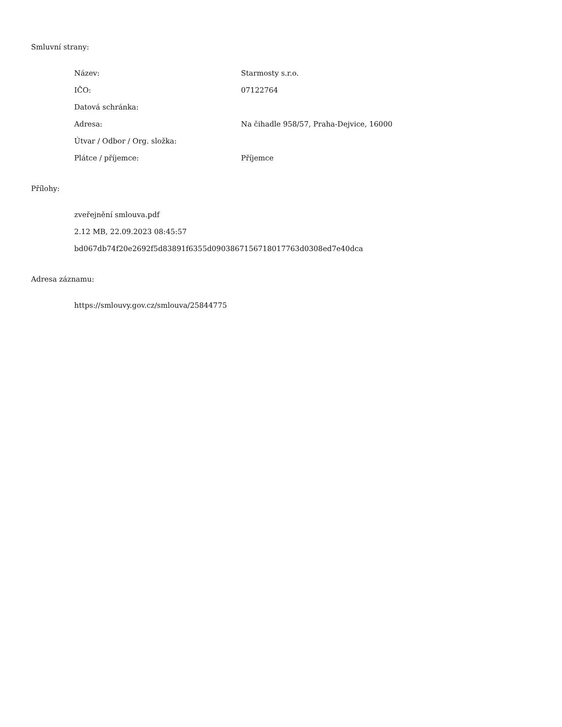Smluvní strany:
| Název: | Starmosty s.r.o. |
| IČO: | 07122764 |
| Datová schránka: | |
| Adresa: | Na čihadle 958/57, Praha-Dejvice, 16000 |
| Útvar / Odbor / Org. složka: | |
| Plátce / příjemce: | Příjemce |
Přílohy:
zveřejnění smlouva.pdf
2.12 MB, 22.09.2023 08:45:57
bd067db74f20e2692f5d83891f6355d0903867156718017763d0308ed7e40dca
Adresa záznamu:
https://smlouvy.gov.cz/smlouva/25844775